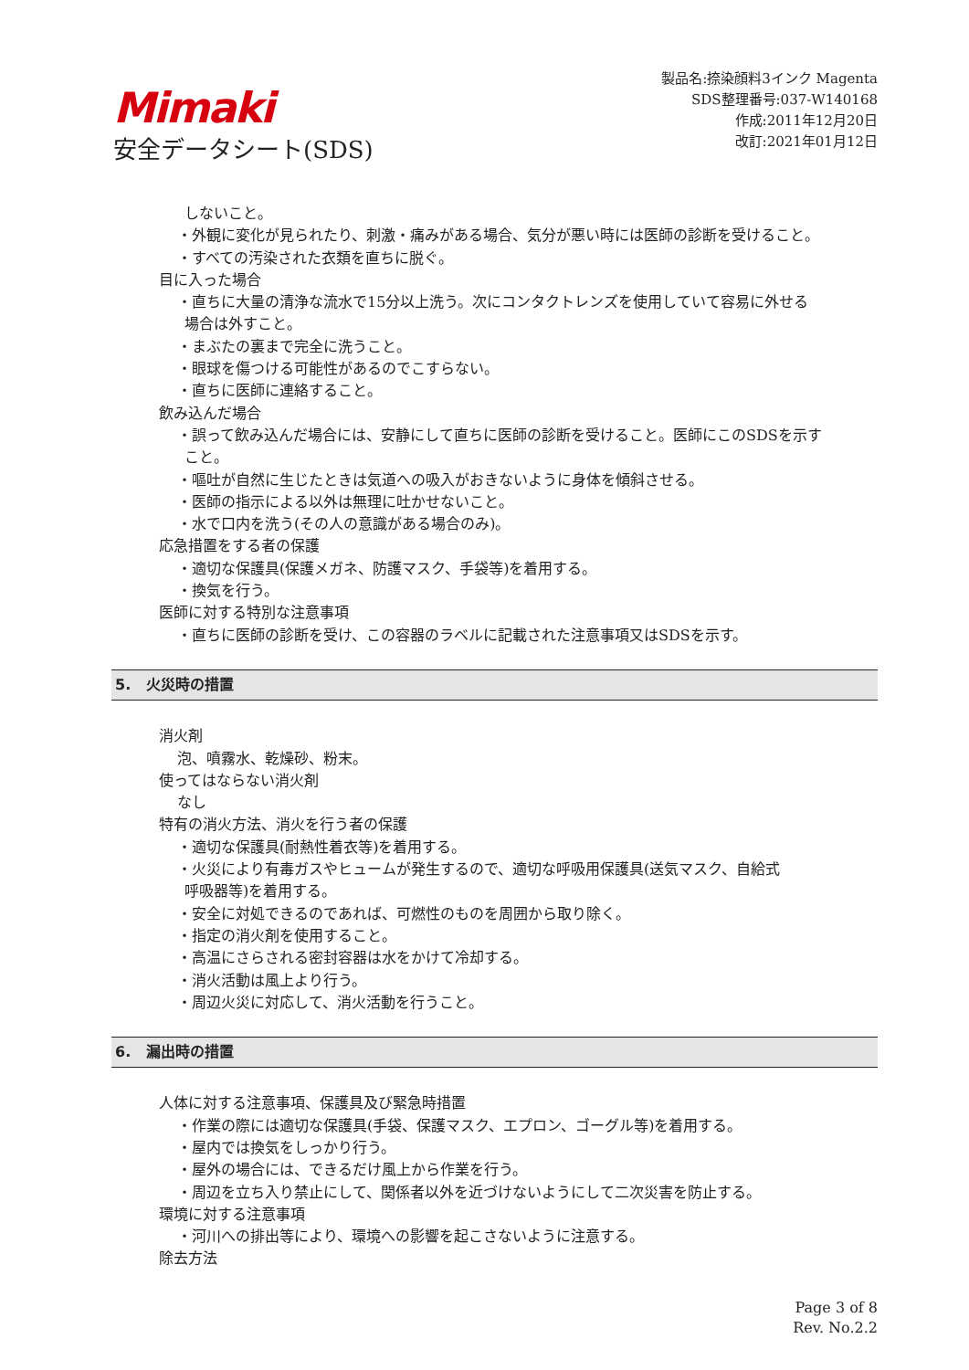Mimaki
安全データシート(SDS)
製品名:捺染顔料3インク Magenta
SDS整理番号:037-W140168
作成:2011年12月20日
改訂:2021年01月12日
しないこと。
・外観に変化が見られたり、刺激・痛みがある場合、気分が悪い時には医師の診断を受けること。
・すべての汚染された衣類を直ちに脱ぐ。
目に入った場合
・直ちに大量の清浄な流水で15分以上洗う。次にコンタクトレンズを使用していて容易に外せる
場合は外すこと。
・まぶたの裏まで完全に洗うこと。
・眼球を傷つける可能性があるのでこすらない。
・直ちに医師に連絡すること。
飲み込んだ場合
・誤って飲み込んだ場合には、安静にして直ちに医師の診断を受けること。医師にこのSDSを示す
こと。
・嘔吐が自然に生じたときは気道への吸入がおきないように身体を傾斜させる。
・医師の指示による以外は無理に吐かせないこと。
・水で口内を洗う(その人の意識がある場合のみ)。
応急措置をする者の保護
・適切な保護具(保護メガネ、防護マスク、手袋等)を着用する。
・換気を行う。
医師に対する特別な注意事項
・直ちに医師の診断を受け、この容器のラベルに記載された注意事項又はSDSを示す。
5. 火災時の措置
消火剤
泡、噴霧水、乾燥砂、粉末。
使ってはならない消火剤
なし
特有の消火方法、消火を行う者の保護
・適切な保護具(耐熱性着衣等)を着用する。
・火災により有毒ガスやヒュームが発生するので、適切な呼吸用保護具(送気マスク、自給式
呼吸器等)を着用する。
・安全に対処できるのであれば、可燃性のものを周囲から取り除く。
・指定の消火剤を使用すること。
・高温にさらされる密封容器は水をかけて冷却する。
・消火活動は風上より行う。
・周辺火災に対応して、消火活動を行うこと。
6. 漏出時の措置
人体に対する注意事項、保護具及び緊急時措置
・作業の際には適切な保護具(手袋、保護マスク、エプロン、ゴーグル等)を着用する。
・屋内では換気をしっかり行う。
・屋外の場合には、できるだけ風上から作業を行う。
・周辺を立ち入り禁止にして、関係者以外を近づけないようにして二次災害を防止する。
環境に対する注意事項
・河川への排出等により、環境への影響を起こさないように注意する。
除去方法
Page 3 of 8
Rev. No.2.2